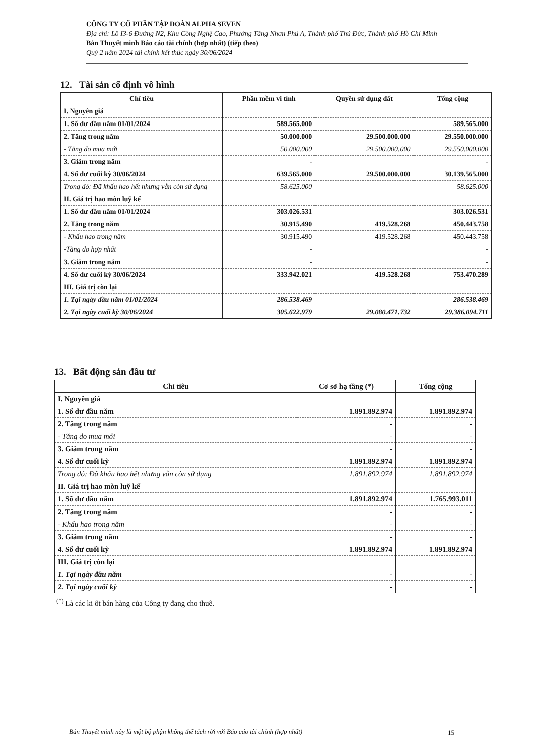CÔNG TY CỔ PHẦN TẬP ĐOÀN ALPHA SEVEN
Địa chỉ: Lô I3-6 Đường N2, Khu Công Nghệ Cao, Phường Tăng Nhơn Phú A, Thành phố Thủ Đức, Thành phố Hồ Chí Minh
Bản Thuyết minh Báo cáo tài chính (hợp nhất) (tiếp theo)
Quý 2 năm 2024 tài chính kết thúc ngày 30/06/2024
12. Tài sản cố định vô hình
| Chỉ tiêu | Phần mềm vi tính | Quyền sử dụng đất | Tổng cộng |
| --- | --- | --- | --- |
| I. Nguyên giá | | | |
| 1. Số dư đầu năm 01/01/2024 | 589.565.000 | | 589.565.000 |
| 2. Tăng trong năm | 50.000.000 | 29.500.000.000 | 29.550.000.000 |
| - Tăng do mua mới | 50.000.000 | 29.500.000.000 | 29.550.000.000 |
| 3. Giảm trong năm | - | | - |
| 4. Số dư cuối kỳ 30/06/2024 | 639.565.000 | 29.500.000.000 | 30.139.565.000 |
| Trong đó: Đã khấu hao hết nhưng vẫn còn sử dụng | 58.625.000 | | 58.625.000 |
| II. Giá trị hao mòn luỹ kế | | | |
| 1. Số dư đầu năm 01/01/2024 | 303.026.531 | | 303.026.531 |
| 2. Tăng trong năm | 30.915.490 | 419.528.268 | 450.443.758 |
| - Khấu hao trong năm | 30.915.490 | 419.528.268 | 450.443.758 |
| -Tăng do hợp nhất | - | | - |
| 3. Giảm trong năm | - | | - |
| 4. Số dư cuối kỳ 30/06/2024 | 333.942.021 | 419.528.268 | 753.470.289 |
| III. Giá trị còn lại | | | |
| 1. Tại ngày đầu năm 01/01/2024 | 286.538.469 | | 286.538.469 |
| 2. Tại ngày cuối kỳ 30/06/2024 | 305.622.979 | 29.080.471.732 | 29.386.094.711 |
13. Bất động sản đầu tư
| Chỉ tiêu | Cơ sở hạ tầng (*) | Tổng cộng |
| --- | --- | --- |
| I. Nguyên giá | | |
| 1. Số dư đầu năm | 1.891.892.974 | 1.891.892.974 |
| 2. Tăng trong năm | - | - |
| - Tăng do mua mới | - | - |
| 3. Giảm trong năm | - | - |
| 4. Số dư cuối kỳ | 1.891.892.974 | 1.891.892.974 |
| Trong đó: Đã khấu hao hết nhưng vẫn còn sử dụng | 1.891.892.974 | 1.891.892.974 |
| II. Giá trị hao mòn luỹ kế | | |
| 1. Số dư đầu năm | 1.891.892.974 | 1.765.993.011 |
| 2. Tăng trong năm | - | - |
| - Khấu hao trong năm | - | - |
| 3. Giảm trong năm | - | - |
| 4. Số dư cuối kỳ | 1.891.892.974 | 1.891.892.974 |
| III. Giá trị còn lại | | |
| 1. Tại ngày đầu năm | - | - |
| 2. Tại ngày cuối kỳ | - | - |
<sup>(*)</sup> Là các ki ốt bán hàng của Công ty đang cho thuê.
Bản Thuyết minh này là một bộ phận không thể tách rời với Báo cáo tài chính (hợp nhất)
15